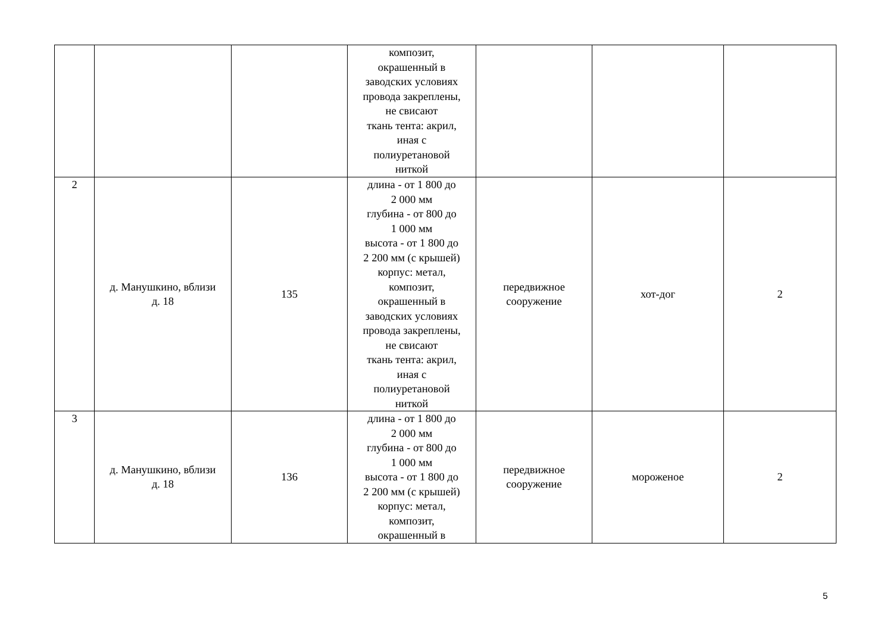| | | | композит, окрашенный в заводских условиях провода закреплены, не свисают ткань тента: акрил, иная с полиуретановой ниткой | | | |
| 2 | д. Манушкино, вблизи д. 18 | 135 | длина - от 1 800 до 2 000 мм глубина - от 800 до 1 000 мм высота - от 1 800 до 2 200 мм (с крышей) корпус: метал, композит, окрашенный в заводских условиях провода закреплены, не свисают ткань тента: акрил, иная с полиуретановой ниткой | передвижное сооружение | хот-дог | 2 |
| 3 | д. Манушкино, вблизи д. 18 | 136 | длина - от 1 800 до 2 000 мм глубина - от 800 до 1 000 мм высота - от 1 800 до 2 200 мм (с крышей) корпус: метал, композит, окрашенный в | передвижное сооружение | мороженое | 2 |
5